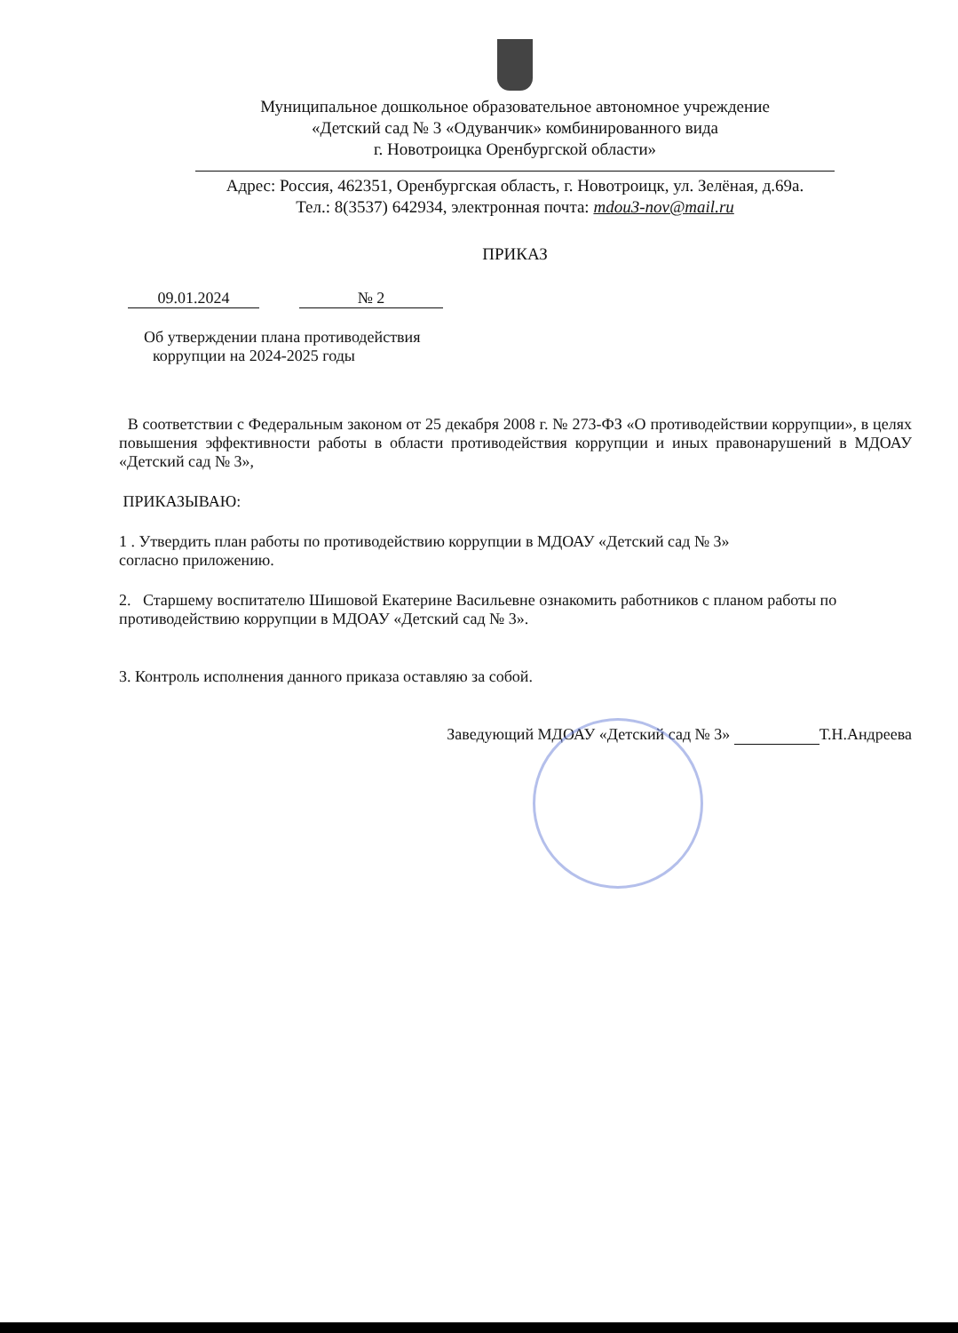Муниципальное дошкольное образовательное автономное учреждение
«Детский сад № 3 «Одуванчик» комбинированного вида
г. Новотроицка Оренбургской области»
Адрес: Россия, 462351, Оренбургская область, г. Новотроицк, ул. Зелёная, д.69а.
Тел.: 8(3537) 642934, электронная почта: mdou3-nov@mail.ru
ПРИКАЗ
09.01.2024 № 2
Об утверждении плана противодействия
коррупции на 2024-2025 годы
В соответствии с Федеральным законом от 25 декабря 2008 г. № 273-ФЗ «О противодействии коррупции», в целях повышения эффективности работы в области противодействия коррупции и иных правонарушений в МДОАУ «Детский сад № 3»,
ПРИКАЗЫВАЮ:
1 . Утвердить план работы по противодействию коррупции в МДОАУ «Детский сад № 3»
согласно приложению.
2. Старшему воспитателю Шишовой Екатерине Васильевне ознакомить работников с планом работы по противодействию коррупции в МДОАУ «Детский сад № 3».
3. Контроль исполнения данного приказа оставляю за собой.
Заведующий МДОАУ «Детский сад № 3» Т.Н.Андреева